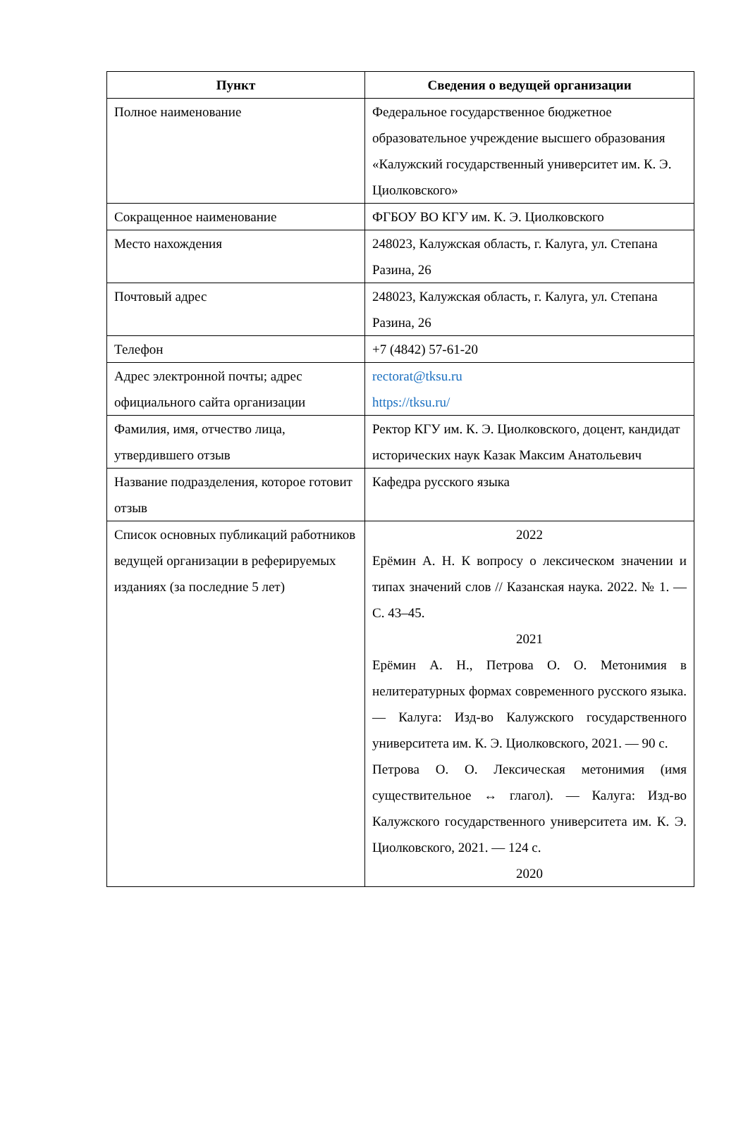| Пункт | Сведения о ведущей организации |
| --- | --- |
| Полное наименование | Федеральное государственное бюджетное образовательное учреждение высшего образования «Калужский государственный университет им. К. Э. Циолковского» |
| Сокращенное наименование | ФГБОУ ВО КГУ им. К. Э. Циолковского |
| Место нахождения | 248023, Калужская область, г. Калуга, ул. Степана Разина, 26 |
| Почтовый адрес | 248023, Калужская область, г. Калуга, ул. Степана Разина, 26 |
| Телефон | +7 (4842) 57-61-20 |
| Адрес электронной почты; адрес официального сайта организации | rectorat@tksu.ru https://tksu.ru/ |
| Фамилия, имя, отчество лица, утвердившего отзыв | Ректор КГУ им. К. Э. Циолковского, доцент, кандидат исторических наук Казак Максим Анатольевич |
| Название подразделения, которое готовит отзыв | Кафедра русского языка |
| Список основных публикаций работников ведущей организации в реферируемых изданиях (за последние 5 лет) | 2022 Ерёмин А. Н. К вопросу о лексическом значении и типах значений слов // Казанская наука. 2022. № 1. — С. 43–45. 2021 Ерёмин А. Н., Петрова О. О. Метонимия в нелитературных формах современного русского языка. — Калуга: Изд-во Калужского государственного университета им. К. Э. Циолковского, 2021. — 90 с. Петрова О. О. Лексическая метонимия (имя существительное ↔ глагол). — Калуга: Изд-во Калужского государственного университета им. К. Э. Циолковского, 2021. — 124 с. 2020 |